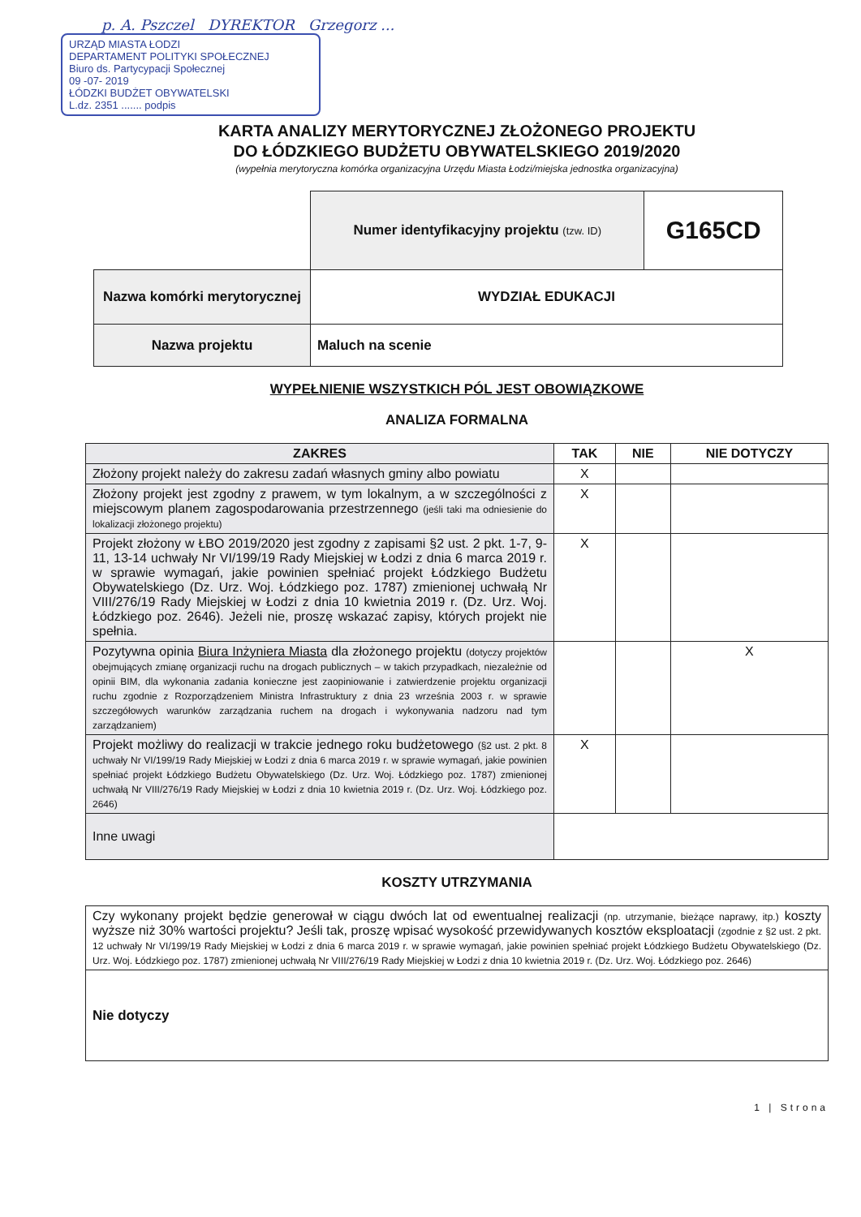p. A. Pszczel DYREKTOR Grzegorz ...
URZĄD MIASTA ŁODZI
DEPARTAMENT POLITYKI SPOŁECZNEJ
Biuro ds. Partycypacji Społecznej
09 -07- 2019
ŁÓDZKI BUDŻET OBYWATELSKI
L.dz. 2351 ....... podpis
KARTA ANALIZY MERYTORYCZNEJ ZŁOŻONEGO PROJEKTU
DO ŁÓDZKIEGO BUDŻETU OBYWATELSKIEGO 2019/2020
(wypełnia merytoryczna komórka organizacyjna Urzędu Miasta Łodzi/miejska jednostka organizacyjna)
| | Numer identyfikacyjny projektu (tzw. ID) | G165CD |
| Nazwa komórki merytorycznej | WYDZIAŁ EDUKACJI | |
| Nazwa projektu | Maluch na scenie | |
WYPEŁNIENIE WSZYSTKICH PÓL JEST OBOWIĄZKOWE
ANALIZA FORMALNA
| ZAKRES | TAK | NIE | NIE DOTYCZY |
| Złożony projekt należy do zakresu zadań własnych gminy albo powiatu | X | | |
| Złożony projekt jest zgodny z prawem, w tym lokalnym, a w szczególności z miejscowym planem zagospodarowania przestrzennego (jeśli taki ma odniesienie do lokalizacji złożonego projektu) | X | | |
| Projekt złożony w ŁBO 2019/2020 jest zgodny z zapisami §2 ust. 2 pkt. 1-7, 9-11, 13-14 uchwały Nr VI/199/19 Rady Miejskiej w Łodzi z dnia 6 marca 2019 r. w sprawie wymagań, jakie powinien spełniać projekt Łódzkiego Budżetu Obywatelskiego (Dz. Urz. Woj. Łódzkiego poz. 1787) zmienionej uchwałą Nr VIII/276/19 Rady Miejskiej w Łodzi z dnia 10 kwietnia 2019 r. (Dz. Urz. Woj. Łódzkiego poz. 2646). Jeżeli nie, proszę wskazać zapisy, których projekt nie spełnia. | X | | |
| Pozytywna opinia Biura Inżyniera Miasta dla złożonego projektu (dotyczy projektów obejmujących zmianę organizacji ruchu na drogach publicznych – w takich przypadkach, niezależnie od opinii BIM, dla wykonania zadania konieczne jest zaopiniowanie i zatwierdzenie projektu organizacji ruchu zgodnie z Rozporządzeniem Ministra Infrastruktury z dnia 23 września 2003 r. w sprawie szczegółowych warunków zarządzania ruchem na drogach i wykonywania nadzoru nad tym zarządzaniem) | | | X |
| Projekt możliwy do realizacji w trakcie jednego roku budżetowego (§2 ust. 2 pkt. 8 uchwały Nr VI/199/19 Rady Miejskiej w Łodzi z dnia 6 marca 2019 r. w sprawie wymagań, jakie powinien spełniać projekt Łódzkiego Budżetu Obywatelskiego (Dz. Urz. Woj. Łódzkiego poz. 1787) zmienionej uchwałą Nr VIII/276/19 Rady Miejskiej w Łodzi z dnia 10 kwietnia 2019 r. (Dz. Urz. Woj. Łódzkiego poz. 2646) | X | | |
| Inne uwagi | | | |
KOSZTY UTRZYMANIA
| Czy wykonany projekt będzie generował w ciągu dwóch lat od ewentualnej realizacji (np. utrzymanie, bieżące naprawy, itp.) koszty wyższe niż 30% wartości projektu? Jeśli tak, proszę wpisać wysokość przewidywanych kosztów eksploatacji (zgodnie z §2 ust. 2 pkt. 12 uchwały Nr VI/199/19 Rady Miejskiej w Łodzi z dnia 6 marca 2019 r. w sprawie wymagań, jakie powinien spełniać projekt Łódzkiego Budżetu Obywatelskiego (Dz. Urz. Woj. Łódzkiego poz. 1787) zmienionej uchwałą Nr VIII/276/19 Rady Miejskiej w Łodzi z dnia 10 kwietnia 2019 r. (Dz. Urz. Woj. Łódzkiego poz. 2646) |
| Nie dotyczy |
1 | Strona